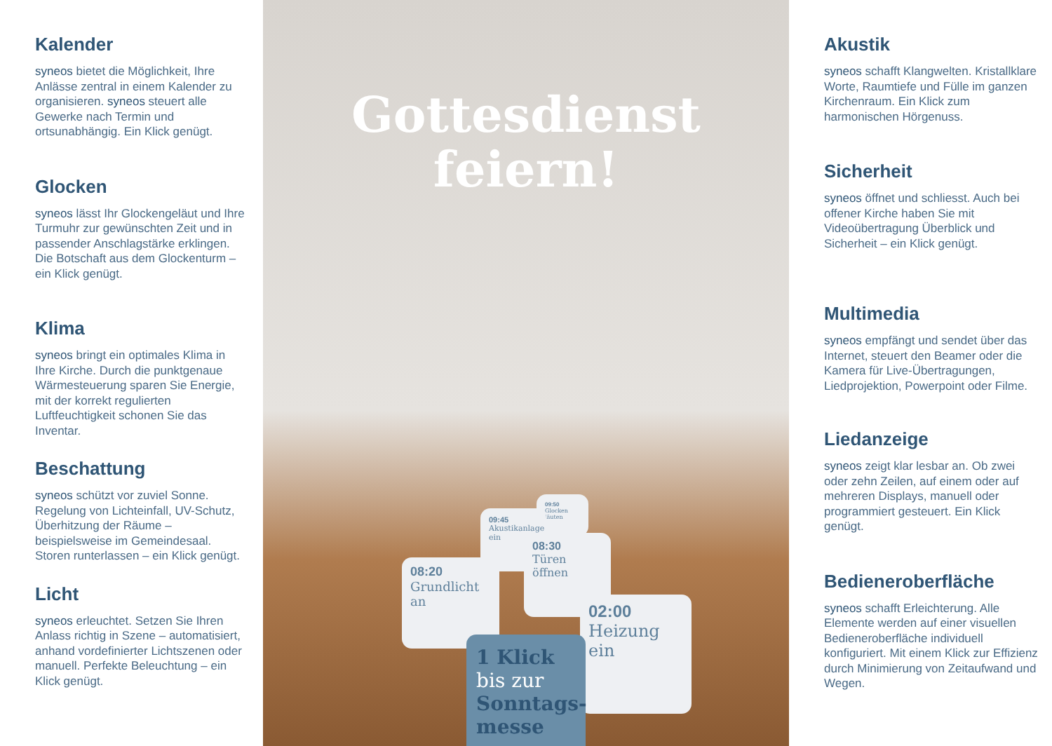Kalender
syneos bietet die Möglichkeit, Ihre Anlässe zentral in einem Kalender zu organisieren. syneos steuert alle Gewerke nach Termin und ortsunabhängig. Ein Klick genügt.
Glocken
syneos lässt Ihr Glockengeläut und Ihre Turmuhr zur gewünschten Zeit und in passender Anschlagstärke erklingen. Die Botschaft aus dem Glockenturm – ein Klick genügt.
Klima
syneos bringt ein optimales Klima in Ihre Kirche. Durch die punktgenaue Wärmesteuerung sparen Sie Energie, mit der korrekt regulierten Luftfeuchtigkeit schonen Sie das Inventar.
Beschattung
syneos schützt vor zuviel Sonne. Regelung von Lichteinfall, UV-Schutz, Überhitzung der Räume – beispielsweise im Gemeindesaal. Storen runterlassen – ein Klick genügt.
Licht
syneos erleuchtet. Setzen Sie Ihren Anlass richtig in Szene – automatisiert, anhand vordefinierter Lichtszenen oder manuell. Perfekte Beleuchtung – ein Klick genügt.
Gottesdienst
feiern!
09:50
Glocken läuten
09:45
Akustikanlage ein
08:30
Türen öffnen
08:20
Grundlicht an
02:00
Heizung ein
1 Klick
bis zur
Sonntags-
messe
Akustik
syneos schafft Klangwelten. Kristallklare Worte, Raumtiefe und Fülle im ganzen Kirchenraum. Ein Klick zum harmonischen Hörgenuss.
Sicherheit
syneos öffnet und schliesst. Auch bei offener Kirche haben Sie mit Videoübertragung Überblick und Sicherheit – ein Klick genügt.
Multimedia
syneos empfängt und sendet über das Internet, steuert den Beamer oder die Kamera für Live-Übertragungen, Liedprojektion, Powerpoint oder Filme.
Liedanzeige
syneos zeigt klar lesbar an. Ob zwei oder zehn Zeilen, auf einem oder auf mehreren Displays, manuell oder programmiert gesteuert. Ein Klick genügt.
Bedieneroberfläche
syneos schafft Erleichterung. Alle Elemente werden auf einer visuellen Bedieneroberfläche individuell konfiguriert. Mit einem Klick zur Effizienz durch Minimierung von Zeitaufwand und Wegen.